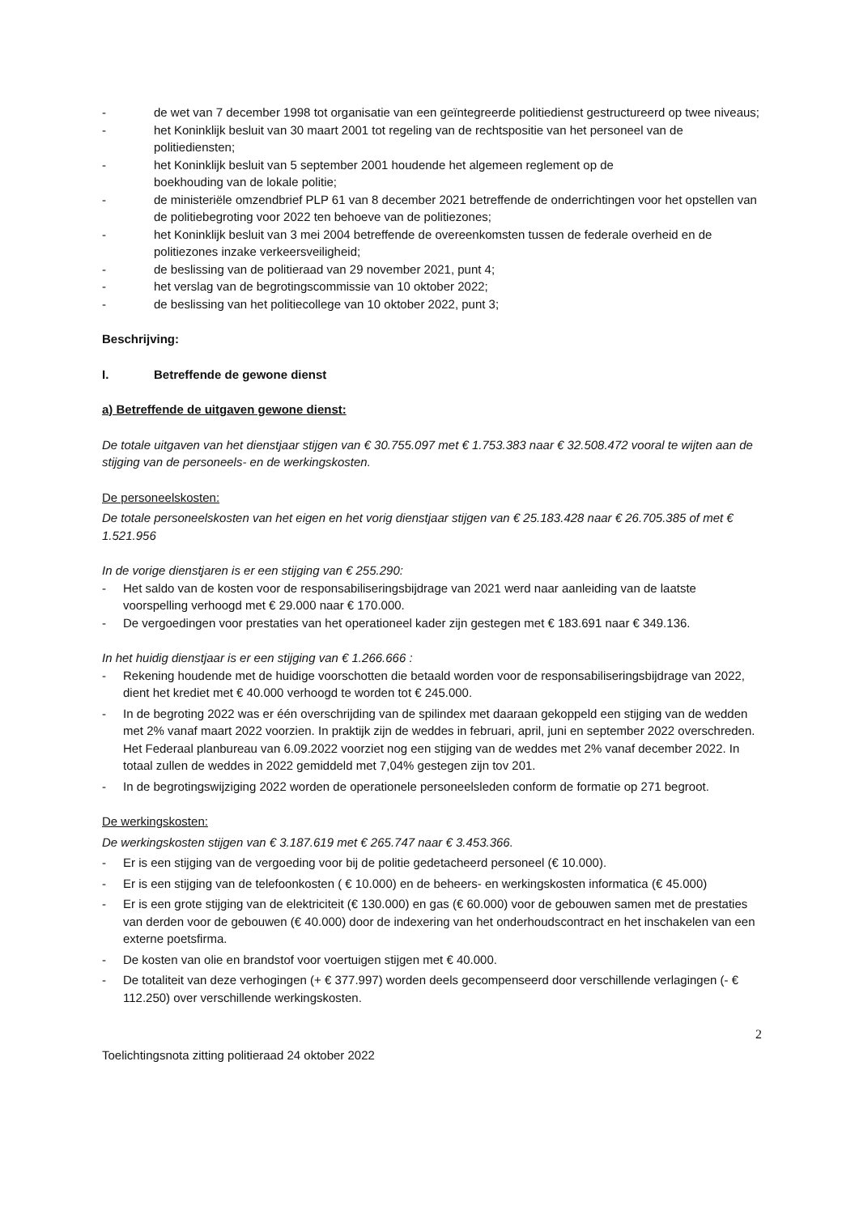- de wet van 7 december 1998 tot organisatie van een geïntegreerde politiedienst gestructureerd op twee niveaus;
- het Koninklijk besluit van 30 maart 2001 tot regeling van de rechtspositie van het personeel van de politiediensten;
- het Koninklijk besluit van 5 september 2001 houdende het algemeen reglement op de
boekhouding van de lokale politie;
- de ministeriële omzendbrief PLP 61 van 8 december 2021 betreffende de onderrichtingen voor het opstellen van de politiebegroting voor 2022 ten behoeve van de politiezones;
- het Koninklijk besluit van 3 mei 2004 betreffende de overeenkomsten tussen de federale overheid en de politiezones inzake verkeersveiligheid;
- de beslissing van de politieraad van 29 november 2021, punt 4;
- het verslag van de begrotingscommissie van 10 oktober 2022;
- de beslissing van het politiecollege van 10 oktober 2022, punt 3;
Beschrijving:
I. Betreffende de gewone dienst
a) Betreffende de uitgaven gewone dienst:
De totale uitgaven van het dienstjaar stijgen van € 30.755.097 met € 1.753.383 naar € 32.508.472 vooral te wijten aan de stijging van de personeels- en de werkingskosten.
De personeelskosten:
De totale personeelskosten van het eigen en het vorig dienstjaar stijgen van € 25.183.428 naar € 26.705.385 of met € 1.521.956
In de vorige dienstjaren is er een stijging van € 255.290:
- Het saldo van de kosten voor de responsabiliseringsbijdrage van 2021 werd naar aanleiding van de laatste voorspelling verhoogd met € 29.000 naar € 170.000.
- De vergoedingen voor prestaties van het operationeel kader zijn gestegen met € 183.691 naar € 349.136.
In het huidig dienstjaar is er een stijging van € 1.266.666 :
- Rekening houdende met de huidige voorschotten die betaald worden voor de responsabiliseringsbijdrage van 2022, dient het krediet met € 40.000 verhoogd te worden tot € 245.000.
- In de begroting 2022 was er één overschrijding van de spilindex met daaraan gekoppeld een stijging van de wedden met 2% vanaf maart 2022 voorzien. In praktijk zijn de weddes in februari, april, juni en september 2022 overschreden. Het Federaal planbureau van 6.09.2022 voorziet nog een stijging van de weddes met 2% vanaf december 2022. In totaal zullen de weddes in 2022 gemiddeld met 7,04% gestegen zijn tov 201.
- In de begrotingswijziging 2022 worden de operationele personeelsleden conform de formatie op 271 begroot.
De werkingskosten:
De werkingskosten stijgen van € 3.187.619 met € 265.747 naar € 3.453.366.
- Er is een stijging van de vergoeding voor bij de politie gedetacheerd personeel (€ 10.000).
- Er is een stijging van de telefoonkosten ( € 10.000) en de beheers- en werkingskosten informatica (€ 45.000)
- Er is een grote stijging van de elektriciteit (€ 130.000) en gas (€ 60.000) voor de gebouwen samen met de prestaties van derden voor de gebouwen (€ 40.000) door de indexering van het onderhoudscontract en het inschakelen van een externe poetsfirma.
- De kosten van olie en brandstof voor voertuigen stijgen met € 40.000.
- De totaliteit van deze verhogingen (+ € 377.997) worden deels gecompenseerd door verschillende verlagingen (- € 112.250) over verschillende werkingskosten.
2
Toelichtingsnota zitting politieraad 24 oktober 2022